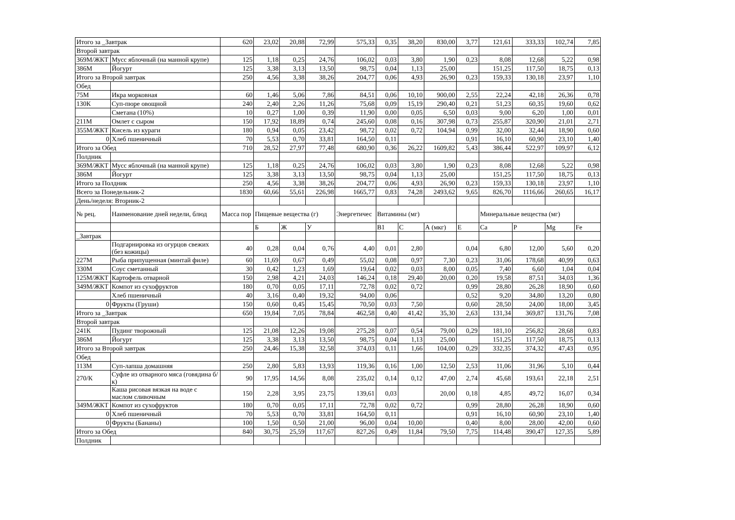| Итого за _Завтрак | | 620 | 23,02 | 20,88 | 72,99 | 575,33 | 0,35 | 38,20 | 830,00 | 3,77 | 121,61 | 333,33 | 102,74 | 7,85 |
| Второй завтрак | | | | | | | | | | | | | | |
| 369М/ЖКТ | Мусс яблочный (на манной крупе) | 125 | 1,18 | 0,25 | 24,76 | 106,02 | 0,03 | 3,80 | 1,90 | 0,23 | 8,08 | 12,68 | 5,22 | 0,98 |
| 386М | Йогурт | 125 | 3,38 | 3,13 | 13,50 | 98,75 | 0,04 | 1,13 | 25,00 | | 151,25 | 117,50 | 18,75 | 0,13 |
| Итого за Второй завтрак | | 250 | 4,56 | 3,38 | 38,26 | 204,77 | 0,06 | 4,93 | 26,90 | 0,23 | 159,33 | 130,18 | 23,97 | 1,10 |
| Обед | | | | | | | | | | | | | | |
| 75М | Икра морковная | 60 | 1,46 | 5,06 | 7,86 | 84,51 | 0,06 | 10,10 | 900,00 | 2,55 | 22,24 | 42,18 | 26,36 | 0,78 |
| 130К | Суп-пюре овощной | 240 | 2,40 | 2,26 | 11,26 | 75,68 | 0,09 | 15,19 | 290,40 | 0,21 | 51,23 | 60,35 | 19,60 | 0,62 |
| | Сметана (10%) | 10 | 0,27 | 1,00 | 0,39 | 11,90 | 0,00 | 0,05 | 6,50 | 0,03 | 9,00 | 6,20 | 1,00 | 0,01 |
| 211М | Омлет с сыром | 150 | 17,92 | 18,89 | 0,74 | 245,60 | 0,08 | 0,16 | 307,98 | 0,73 | 255,87 | 320,90 | 21,01 | 2,71 |
| 355М/ЖКТ | Кисель из кураги | 180 | 0,94 | 0,05 | 23,42 | 98,72 | 0,02 | 0,72 | 104,94 | 0,99 | 32,00 | 32,44 | 18,90 | 0,60 |
| 0 | Хлеб пшеничный | 70 | 5,53 | 0,70 | 33,81 | 164,50 | 0,11 | | | 0,91 | 16,10 | 60,90 | 23,10 | 1,40 |
| Итого за Обед | | 710 | 28,52 | 27,97 | 77,48 | 680,90 | 0,36 | 26,22 | 1609,82 | 5,43 | 386,44 | 522,97 | 109,97 | 6,12 |
| Полдник | | | | | | | | | | | | | | |
| 369М/ЖКТ | Мусс яблочный (на манной крупе) | 125 | 1,18 | 0,25 | 24,76 | 106,02 | 0,03 | 3,80 | 1,90 | 0,23 | 8,08 | 12,68 | 5,22 | 0,98 |
| 386М | Йогурт | 125 | 3,38 | 3,13 | 13,50 | 98,75 | 0,04 | 1,13 | 25,00 | | 151,25 | 117,50 | 18,75 | 0,13 |
| Итого за Полдник | | 250 | 4,56 | 3,38 | 38,26 | 204,77 | 0,06 | 4,93 | 26,90 | 0,23 | 159,33 | 130,18 | 23,97 | 1,10 |
| Всего за Понедельник-2 | | 1830 | 60,66 | 55,61 | 226,98 | 1665,77 | 0,83 | 74,28 | 2493,62 | 9,65 | 826,70 | 1116,66 | 260,65 | 16,17 |
| День/неделя: Вторник-2 | | | | | | | | | | | | | | |
| № рец. | Наименование дней недели, блюд | Масса пор | Пищевые вещества (г) | | | Энергетичес | Витамины (мг) | | | | Минеральные вещества (мг) | | | |
| | | | Б | Ж | У | | В1 | С | А (мкг) | Е | Са | Р | Mg | Fe |
| _Завтрак | | | | | | | | | | | | | | |
| | Подгарнировка из огурцов свежих (без кожицы) | 40 | 0,28 | 0,04 | 0,76 | 4,40 | 0,01 | 2,80 | | 0,04 | 6,80 | 12,00 | 5,60 | 0,20 |
| 227М | Рыба припущенная (минтай филе) | 60 | 11,69 | 0,67 | 0,49 | 55,02 | 0,08 | 0,97 | 7,30 | 0,23 | 31,06 | 178,68 | 40,99 | 0,63 |
| 330М | Соус сметанный | 30 | 0,42 | 1,23 | 1,69 | 19,64 | 0,02 | 0,03 | 8,00 | 0,05 | 7,40 | 6,60 | 1,04 | 0,04 |
| 125М/ЖКТ | Картофель отварной | 150 | 2,98 | 4,21 | 24,03 | 146,24 | 0,18 | 29,40 | 20,00 | 0,20 | 19,58 | 87,51 | 34,03 | 1,36 |
| 349М/ЖКТ | Компот из сухофруктов | 180 | 0,70 | 0,05 | 17,11 | 72,78 | 0,02 | 0,72 | | 0,99 | 28,80 | 26,28 | 18,90 | 0,60 |
| | Хлеб пшеничный | 40 | 3,16 | 0,40 | 19,32 | 94,00 | 0,06 | | | 0,52 | 9,20 | 34,80 | 13,20 | 0,80 |
| 0 | Фрукты (Груши) | 150 | 0,60 | 0,45 | 15,45 | 70,50 | 0,03 | 7,50 | | 0,60 | 28,50 | 24,00 | 18,00 | 3,45 |
| Итого за _Завтрак | | 650 | 19,84 | 7,05 | 78,84 | 462,58 | 0,40 | 41,42 | 35,30 | 2,63 | 131,34 | 369,87 | 131,76 | 7,08 |
| Второй завтрак | | | | | | | | | | | | | | |
| 241К | Пудинг творожный | 125 | 21,08 | 12,26 | 19,08 | 275,28 | 0,07 | 0,54 | 79,00 | 0,29 | 181,10 | 256,82 | 28,68 | 0,83 |
| 386М | Йогурт | 125 | 3,38 | 3,13 | 13,50 | 98,75 | 0,04 | 1,13 | 25,00 | | 151,25 | 117,50 | 18,75 | 0,13 |
| Итого за Второй завтрак | | 250 | 24,46 | 15,38 | 32,58 | 374,03 | 0,11 | 1,66 | 104,00 | 0,29 | 332,35 | 374,32 | 47,43 | 0,95 |
| Обед | | | | | | | | | | | | | | |
| 113М | Суп-лапша домашняя | 250 | 2,80 | 5,83 | 13,93 | 119,36 | 0,16 | 1,00 | 12,50 | 2,53 | 11,06 | 31,96 | 5,10 | 0,44 |
| 270/К | Суфле из отварного мяса (говядина б/к) | 90 | 17,95 | 14,56 | 8,08 | 235,02 | 0,14 | 0,12 | 47,00 | 2,74 | 45,68 | 193,61 | 22,18 | 2,51 |
| | Каша рисовая вязкая на воде с маслом сливочным | 150 | 2,28 | 3,95 | 23,75 | 139,61 | 0,03 | | 20,00 | 0,18 | 4,85 | 49,72 | 16,07 | 0,34 |
| 349М/ЖКТ | Компот из сухофруктов | 180 | 0,70 | 0,05 | 17,11 | 72,78 | 0,02 | 0,72 | | 0,99 | 28,80 | 26,28 | 18,90 | 0,60 |
| 0 | Хлеб пшеничный | 70 | 5,53 | 0,70 | 33,81 | 164,50 | 0,11 | | | 0,91 | 16,10 | 60,90 | 23,10 | 1,40 |
| 0 | Фрукты (Бананы) | 100 | 1,50 | 0,50 | 21,00 | 96,00 | 0,04 | 10,00 | | 0,40 | 8,00 | 28,00 | 42,00 | 0,60 |
| Итого за Обед | | 840 | 30,75 | 25,59 | 117,67 | 827,26 | 0,49 | 11,84 | 79,50 | 7,75 | 114,48 | 390,47 | 127,35 | 5,89 |
| Полдник | | | | | | | | | | | | | | |